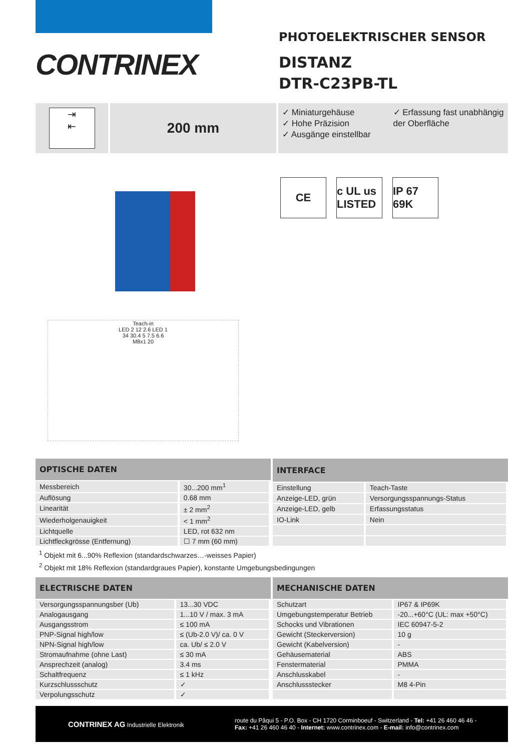CONTRINEX
PHOTOELEKTRISCHER SENSOR
DISTANZ
DTR-C23PB-TL
⇥
⇤
200 mm
✓ Miniaturgehäuse
✓ Hohe Präzision
✓ Ausgänge einstellbar
✓ Erfassung fast unabhängig der Oberfläche
Teach-in
LED 2 12 2.6 LED 1
34 30.4 5 7.5 6.6
M8x1 20
CE c UL us LISTED
IP 67 69K
| OPTISCHE DATEN | |
| --- | --- |
| Messbereich | 30...200 mm<sup>1</sup> |
| Auflösung | 0.68 mm |
| Linearität | ± 2 mm<sup>2</sup> |
| Wiederholgenauigkeit | < 1 mm<sup>2</sup> |
| Lichtquelle | LED, rot 632 nm |
| Lichtfleckgrösse (Entfernung) | ☐ 7 mm (60 mm) |
| INTERFACE | |
| --- | --- |
| Einstellung | Teach-Taste |
| Anzeige-LED, grün | Versorgungsspannungs-Status |
| Anzeige-LED, gelb | Erfassungsstatus |
| IO-Link | Nein |
<sup>1</sup> Objekt mit 6...90% Reflexion (standardschwarzes…-weisses Papier)
<sup>2</sup> Objekt mit 18% Reflexion (standardgraues Papier), konstante Umgebungsbedingungen
| ELECTRISCHE DATEN | |
| --- | --- |
| Versorgungsspannungsber (Ub) | 13...30 VDC |
| Analogausgang | 1...10 V / max. 3 mA |
| Ausgangsstrom | ≤ 100 mA |
| PNP-Signal high/low | ≤ (Ub-2.0 V)/ ca. 0 V |
| NPN-Signal high/low | ca. Ub/ ≤ 2.0 V |
| Stromaufnahme (ohne Last) | ≤ 30 mA |
| Ansprechzeit (analog) | 3.4 ms |
| Schaltfrequenz | ≤ 1 kHz |
| Kurzschlussschutz | ✓ |
| Verpolungsschutz | ✓ |
| MECHANISCHE DATEN | |
| --- | --- |
| Schutzart | IP67 & IP69K |
| Umgebungstemperatur Betrieb | -20...+60°C (UL: max +50°C) |
| Schocks und Vibrationen | IEC 60947-5-2 |
| Gewicht (Steckerversion) | 10 g |
| Gewicht (Kabelversion) | - |
| Gehäusematerial | ABS |
| Fenstermaterial | PMMA |
| Anschlusskabel | - |
| Anschlussstecker | M8 4-Pin |
CONTRINEX AG Industrielle Elektronik
route du Pâqui 5 - P.O. Box - CH 1720 Corminboeuf - Switzerland - Tel: +41 26 460 46 46 -
Fax: +41 26 460 46 40 - Internet: www.contrinex.com - E-mail: info@contrinex.com